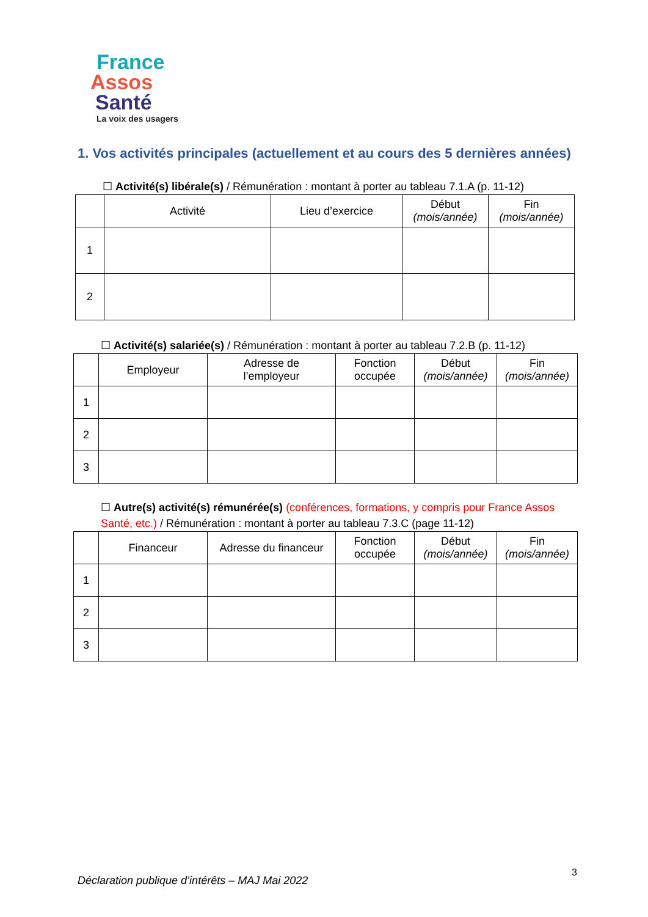France
Assos
Santé
La voix des usagers
1. Vos activités principales (actuellement et au cours des 5 dernières années)
☐ Activité(s) libérale(s) / Rémunération : montant à porter au tableau 7.1.A (p. 11-12)
| | Activité | Lieu d’exercice | Début (mois/année) | Fin (mois/année) |
| --- | --- | --- | --- | --- |
| 1 | | | | |
| 2 | | | | |
☐ Activité(s) salariée(s) / Rémunération : montant à porter au tableau 7.2.B (p. 11-12)
| | Employeur | Adresse de l’employeur | Fonction occupée | Début (mois/année) | Fin (mois/année) |
| --- | --- | --- | --- | --- | --- |
| 1 | | | | | |
| 2 | | | | | |
| 3 | | | | | |
☐ Autre(s) activité(s) rémunérée(s) (conférences, formations, y compris pour France Assos Santé, etc.) / Rémunération : montant à porter au tableau 7.3.C (page 11-12)
| | Financeur | Adresse du financeur | Fonction occupée | Début (mois/année) | Fin (mois/année) |
| --- | --- | --- | --- | --- | --- |
| 1 | | | | | |
| 2 | | | | | |
| 3 | | | | | |
Déclaration publique d’intérêts – MAJ Mai 2022
3